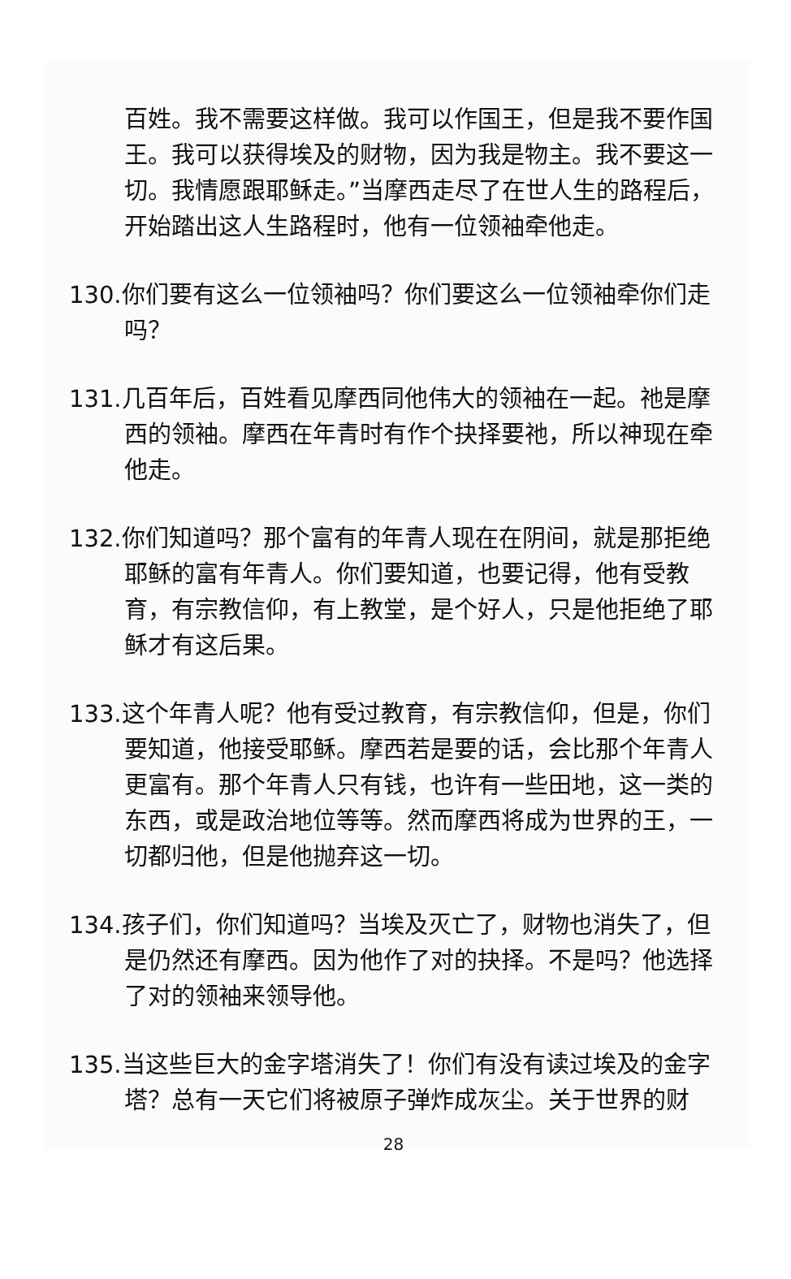百姓。我不需要这样做。我可以作国王，但是我不要作国王。我可以获得埃及的财物，因为我是物主。我不要这一切。我情愿跟耶稣走。”当摩西走尽了在世人生的路程后，开始踏出这人生路程时，他有一位领袖牵他走。
130.你们要有这么一位领袖吗？你们要这么一位领袖牵你们走吗？
131.几百年后，百姓看见摩西同他伟大的领袖在一起。祂是摩西的领袖。摩西在年青时有作个抉择要祂，所以神现在牵他走。
132.你们知道吗？那个富有的年青人现在在阴间，就是那拒绝耶稣的富有年青人。你们要知道，也要记得，他有受教育，有宗教信仰，有上教堂，是个好人，只是他拒绝了耶稣才有这后果。
133.这个年青人呢？他有受过教育，有宗教信仰，但是，你们要知道，他接受耶稣。摩西若是要的话，会比那个年青人更富有。那个年青人只有钱，也许有一些田地，这一类的东西，或是政治地位等等。然而摩西将成为世界的王，一切都归他，但是他抛弃这一切。
134.孩子们，你们知道吗？当埃及灭亡了，财物也消失了，但是仍然还有摩西。因为他作了对的抉择。不是吗？他选择了对的领袖来领导他。
135.当这些巨大的金字塔消失了！你们有没有读过埃及的金字塔？总有一天它们将被原子弹炸成灰尘。关于世界的财
28